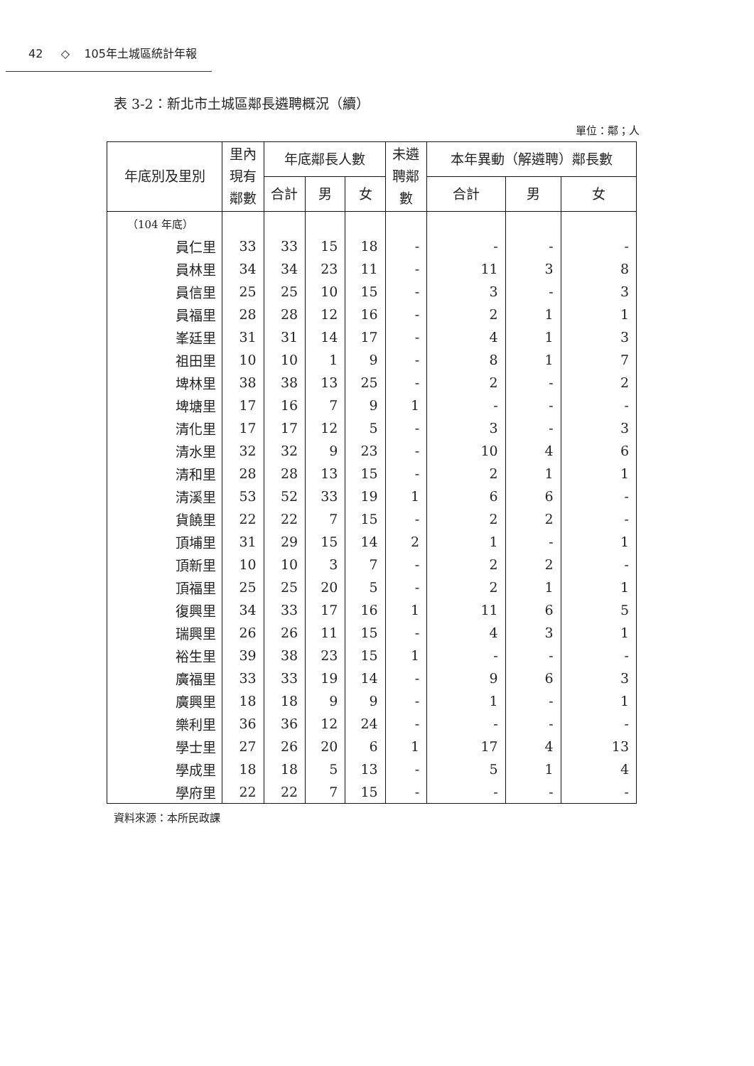42 ◇ 105年土城區統計年報
表 3-2：新北市土城區鄰長遴聘概況（續）
單位：鄰；人
| 年底別及里別 | 里內 現有 鄰數 | 年底鄰長人數 | | | 未遴 聘鄰 數 | 本年異動（解遴聘）鄰長數 | | |
| --- | --- | --- | --- | --- | --- | --- | --- | --- |
| | | 合計 | 男 | 女 | | 合計 | 男 | 女 |
| （104 年底） | | | | | | | | |
| 員仁里 | 33 | 33 | 15 | 18 | - | - | - | - |
| 員林里 | 34 | 34 | 23 | 11 | - | 11 | 3 | 8 |
| 員信里 | 25 | 25 | 10 | 15 | - | 3 | - | 3 |
| 員福里 | 28 | 28 | 12 | 16 | - | 2 | 1 | 1 |
| 峯廷里 | 31 | 31 | 14 | 17 | - | 4 | 1 | 3 |
| 祖田里 | 10 | 10 | 1 | 9 | - | 8 | 1 | 7 |
| 埤林里 | 38 | 38 | 13 | 25 | - | 2 | - | 2 |
| 埤塘里 | 17 | 16 | 7 | 9 | 1 | - | - | - |
| 清化里 | 17 | 17 | 12 | 5 | - | 3 | - | 3 |
| 清水里 | 32 | 32 | 9 | 23 | - | 10 | 4 | 6 |
| 清和里 | 28 | 28 | 13 | 15 | - | 2 | 1 | 1 |
| 清溪里 | 53 | 52 | 33 | 19 | 1 | 6 | 6 | - |
| 貨饒里 | 22 | 22 | 7 | 15 | - | 2 | 2 | - |
| 頂埔里 | 31 | 29 | 15 | 14 | 2 | 1 | - | 1 |
| 頂新里 | 10 | 10 | 3 | 7 | - | 2 | 2 | - |
| 頂福里 | 25 | 25 | 20 | 5 | - | 2 | 1 | 1 |
| 復興里 | 34 | 33 | 17 | 16 | 1 | 11 | 6 | 5 |
| 瑞興里 | 26 | 26 | 11 | 15 | - | 4 | 3 | 1 |
| 裕生里 | 39 | 38 | 23 | 15 | 1 | - | - | - |
| 廣福里 | 33 | 33 | 19 | 14 | - | 9 | 6 | 3 |
| 廣興里 | 18 | 18 | 9 | 9 | - | 1 | - | 1 |
| 樂利里 | 36 | 36 | 12 | 24 | - | - | - | - |
| 學士里 | 27 | 26 | 20 | 6 | 1 | 17 | 4 | 13 |
| 學成里 | 18 | 18 | 5 | 13 | - | 5 | 1 | 4 |
| 學府里 | 22 | 22 | 7 | 15 | - | - | - | - |
資料來源：本所民政課